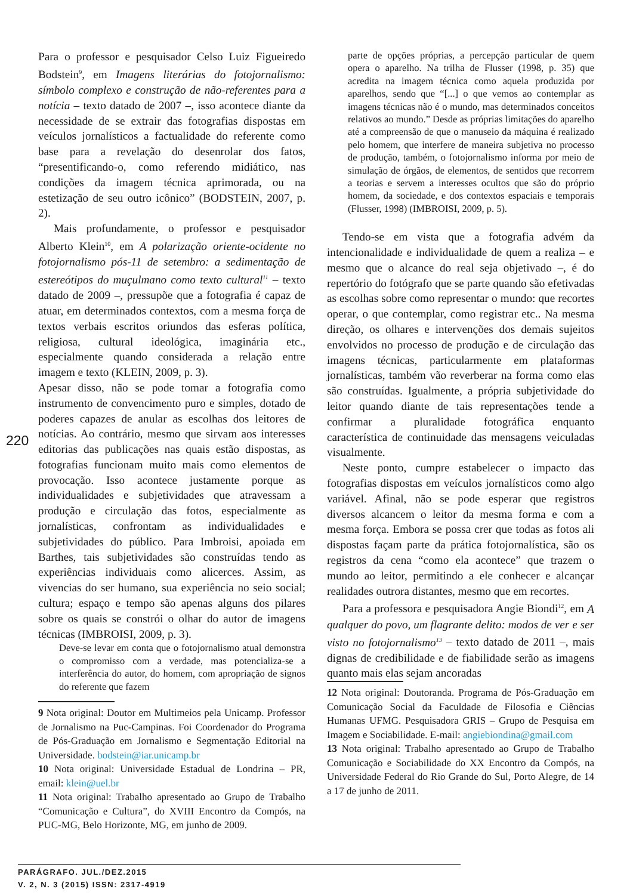Para o professor e pesquisador Celso Luiz Figueiredo Bodstein<sup>9</sup>, em Imagens literárias do fotojornalismo: símbolo complexo e construção de não-referentes para a notícia – texto datado de 2007 –, isso acontece diante da necessidade de se extrair das fotografias dispostas em veículos jornalísticos a factualidade do referente como base para a revelação do desenrolar dos fatos, “presentificando-o, como referendo midiático, nas condições da imagem técnica aprimorada, ou na estetização de seu outro icônico” (BODSTEIN, 2007, p. 2).
Mais profundamente, o professor e pesquisador Alberto Klein<sup>10</sup>, em A polarização oriente-ocidente no fotojornalismo pós-11 de setembro: a sedimentação de estereótipos do muçulmano como texto cultural<sup>11</sup> – texto datado de 2009 –, pressupõe que a fotografia é capaz de atuar, em determinados contextos, com a mesma força de textos verbais escritos oriundos das esferas política, religiosa, cultural ideológica, imaginária etc., especialmente quando considerada a relação entre imagem e texto (KLEIN, 2009, p. 3).
Apesar disso, não se pode tomar a fotografia como instrumento de convencimento puro e simples, dotado de poderes capazes de anular as escolhas dos leitores de notícias. Ao contrário, mesmo que sirvam aos interesses editorias das publicações nas quais estão dispostas, as fotografias funcionam muito mais como elementos de provocação. Isso acontece justamente porque as individualidades e subjetividades que atravessam a produção e circulação das fotos, especialmente as jornalísticas, confrontam as individualidades e subjetividades do público. Para Imbroisi, apoiada em Barthes, tais subjetividades são construídas tendo as experiências individuais como alicerces. Assim, as vivencias do ser humano, sua experiência no seio social; cultura; espaço e tempo são apenas alguns dos pilares sobre os quais se constrói o olhar do autor de imagens técnicas (IMBROISI, 2009, p. 3).
Deve-se levar em conta que o fotojornalismo atual demonstra o compromisso com a verdade, mas potencializa-se a interferência do autor, do homem, com apropriação de signos do referente que fazem
9 Nota original: Doutor em Multimeios pela Unicamp. Professor de Jornalismo na Puc-Campinas. Foi Coordenador do Programa de Pós-Graduação em Jornalismo e Segmentação Editorial na Universidade. bodstein@iar.unicamp.br
10 Nota original: Universidade Estadual de Londrina – PR, email: klein@uel.br
11 Nota original: Trabalho apresentado ao Grupo de Trabalho “Comunicação e Cultura”, do XVIII Encontro da Compós, na PUC-MG, Belo Horizonte, MG, em junho de 2009.
parte de opções próprias, a percepção particular de quem opera o aparelho. Na trilha de Flusser (1998, p. 35) que acredita na imagem técnica como aquela produzida por aparelhos, sendo que “[...] o que vemos ao contemplar as imagens técnicas não é o mundo, mas determinados conceitos relativos ao mundo.” Desde as próprias limitações do aparelho até a compreensão de que o manuseio da máquina é realizado pelo homem, que interfere de maneira subjetiva no processo de produção, também, o fotojornalismo informa por meio de simulação de órgãos, de elementos, de sentidos que recorrem a teorias e servem a interesses ocultos que são do próprio homem, da sociedade, e dos contextos espaciais e temporais (Flusser, 1998) (IMBROISI, 2009, p. 5).
Tendo-se em vista que a fotografia advém da intencionalidade e individualidade de quem a realiza – e mesmo que o alcance do real seja objetivado –, é do repertório do fotógrafo que se parte quando são efetivadas as escolhas sobre como representar o mundo: que recortes operar, o que contemplar, como registrar etc.. Na mesma direção, os olhares e intervenções dos demais sujeitos envolvidos no processo de produção e de circulação das imagens técnicas, particularmente em plataformas jornalísticas, também vão reverberar na forma como elas são construídas. Igualmente, a própria subjetividade do leitor quando diante de tais representações tende a confirmar a pluralidade fotográfica enquanto característica de continuidade das mensagens veiculadas visualmente.
Neste ponto, cumpre estabelecer o impacto das fotografias dispostas em veículos jornalísticos como algo variável. Afinal, não se pode esperar que registros diversos alcancem o leitor da mesma forma e com a mesma força. Embora se possa crer que todas as fotos ali dispostas façam parte da prática fotojornalística, são os registros da cena “como ela acontece” que trazem o mundo ao leitor, permitindo a ele conhecer e alcançar realidades outrora distantes, mesmo que em recortes.
Para a professora e pesquisadora Angie Biondi<sup>12</sup>, em A qualquer do povo, um flagrante delito: modos de ver e ser visto no fotojornalismo<sup>13</sup> – texto datado de 2011 –, mais dignas de credibilidade e de fiabilidade serão as imagens quanto mais elas sejam ancoradas
12 Nota original: Doutoranda. Programa de Pós-Graduação em Comunicação Social da Faculdade de Filosofia e Ciências Humanas UFMG. Pesquisadora GRIS – Grupo de Pesquisa em Imagem e Sociabilidade. E-mail: angiebiondina@gmail.com
13 Nota original: Trabalho apresentado ao Grupo de Trabalho Comunicação e Sociabilidade do XX Encontro da Compós, na Universidade Federal do Rio Grande do Sul, Porto Alegre, de 14 a 17 de junho de 2011.
220
PARÁGRAFO. JUL./DEZ.2015
V. 2, N. 3 (2015) ISSN: 2317-4919